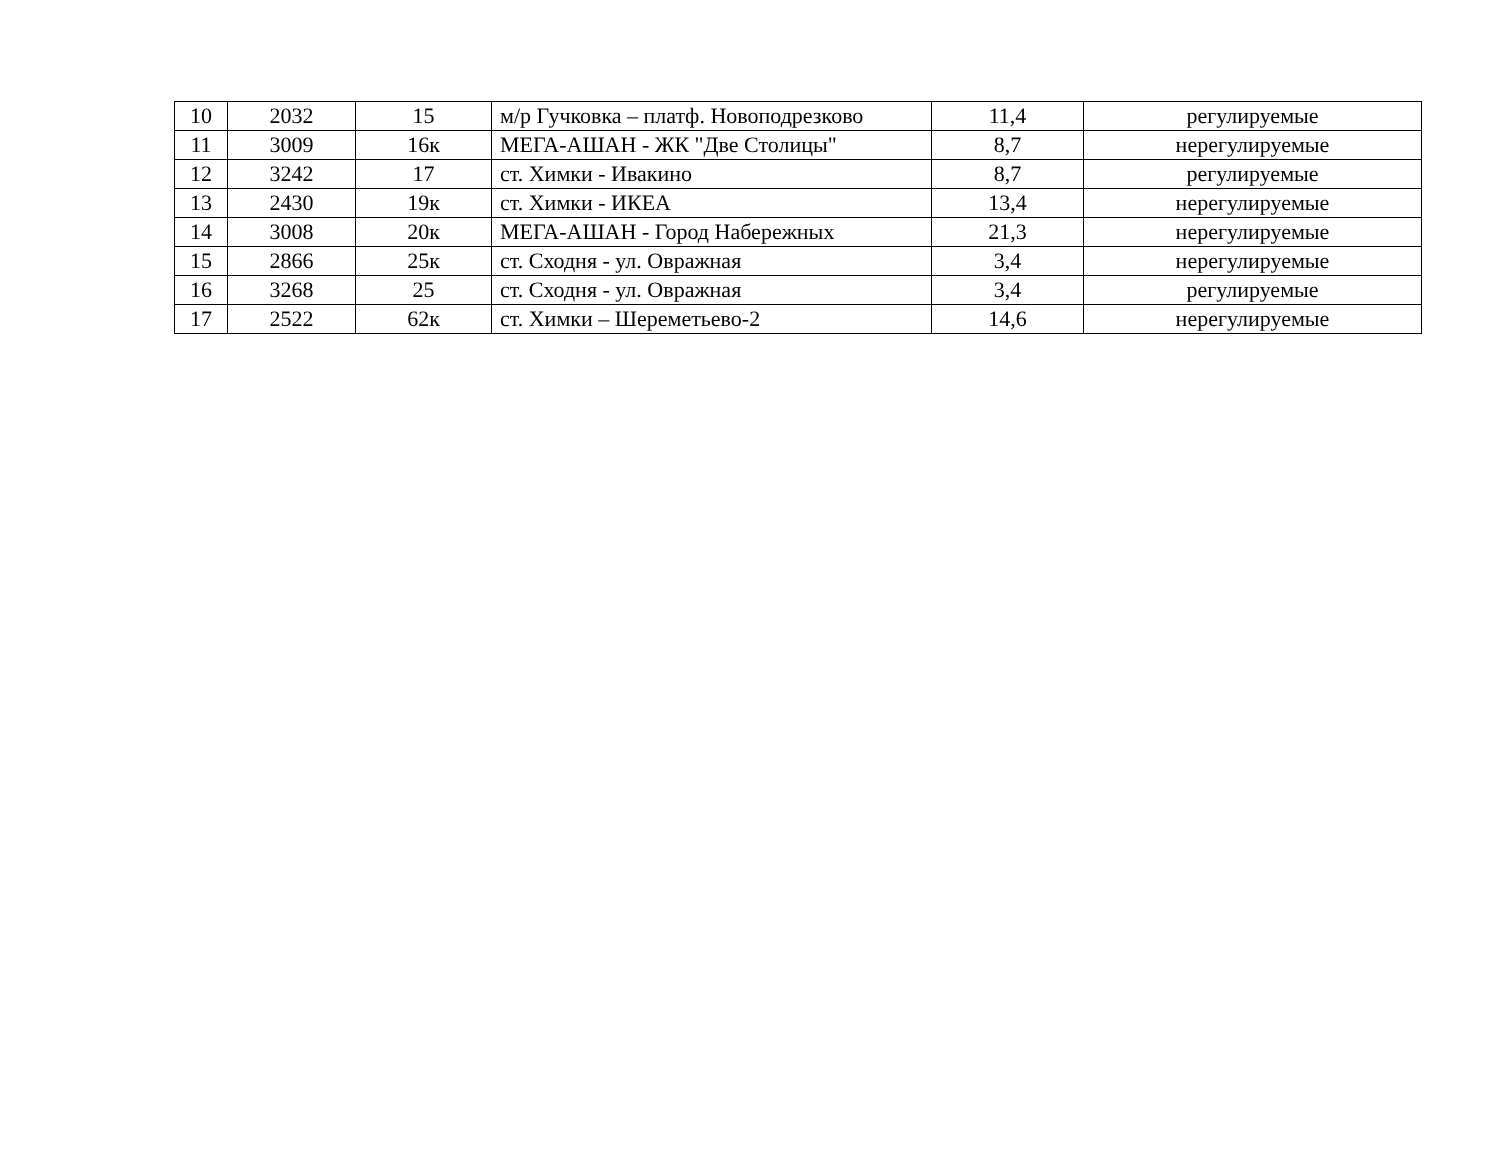| 10 | 2032 | 15 | м/р Гучковка – платф. Новоподрезково | 11,4 | регулируемые |
| 11 | 3009 | 16к | МЕГА-АШАН - ЖК "Две Столицы" | 8,7 | нерегулируемые |
| 12 | 3242 | 17 | ст. Химки - Ивакино | 8,7 | регулируемые |
| 13 | 2430 | 19к | ст. Химки - ИКЕА | 13,4 | нерегулируемые |
| 14 | 3008 | 20к | МЕГА-АШАН - Город Набережных | 21,3 | нерегулируемые |
| 15 | 2866 | 25к | ст. Сходня - ул. Овражная | 3,4 | нерегулируемые |
| 16 | 3268 | 25 | ст. Сходня - ул. Овражная | 3,4 | регулируемые |
| 17 | 2522 | 62к | ст. Химки – Шереметьево-2 | 14,6 | нерегулируемые |